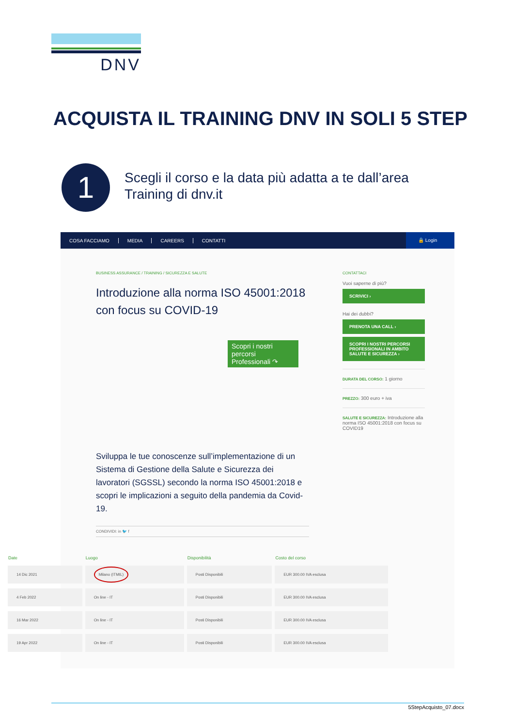DNV
ACQUISTA IL TRAINING DNV IN SOLI 5 STEP
1
Scegli il corso e la data più adatta a te dall’area
Training di dnv.it
COSA FACCIAMO MEDIA CAREERS CONTATTI 🔒 Login
BUSINESS ASSURANCE / TRAINING / SICUREZZA E SALUTE
Introduzione alla norma ISO 45001:2018 con focus su COVID-19
Scopri i nostri percorsi Professionali ↷
Sviluppa le tue conoscenze sull’implementazione di un Sistema di Gestione della Salute e Sicurezza dei lavoratori (SGSSL) secondo la norma ISO 45001:2018 e scopri le implicazioni a seguito della pandemia da Covid-19.
CONDIVIDI: in 🐦 f
CONTATTACI
Vuoi saperne di più?
SCRIVICI ›
Hai dei dubbi?
PRENOTA UNA CALL ›
SCOPRI I NOSTRI PERCORSI PROFESSIONALI IN AMBITO SALUTE E SICUREZZA ›
DURATA DEL CORSO: 1 giorno
PREZZO: 300 euro + iva
SALUTE E SICUREZZA: Introduzione alla norma ISO 45001:2018 con focus su COVID19
| Date | Luogo | Disponibilità | Costo del corso |
| --- | --- | --- | --- |
| 14 Dic 2021 | Milano (ITMIL) | Posti Disponibili | EUR 300.00 IVA esclusa |
| 4 Feb 2022 | On line - IT | Posti Disponibili | EUR 300.00 IVA esclusa |
| 16 Mar 2022 | On line - IT | Posti Disponibili | EUR 300.00 IVA esclusa |
| 19 Apr 2022 | On line - IT | Posti Disponibili | EUR 300.00 IVA esclusa |
5StepAcquisto_07.docx